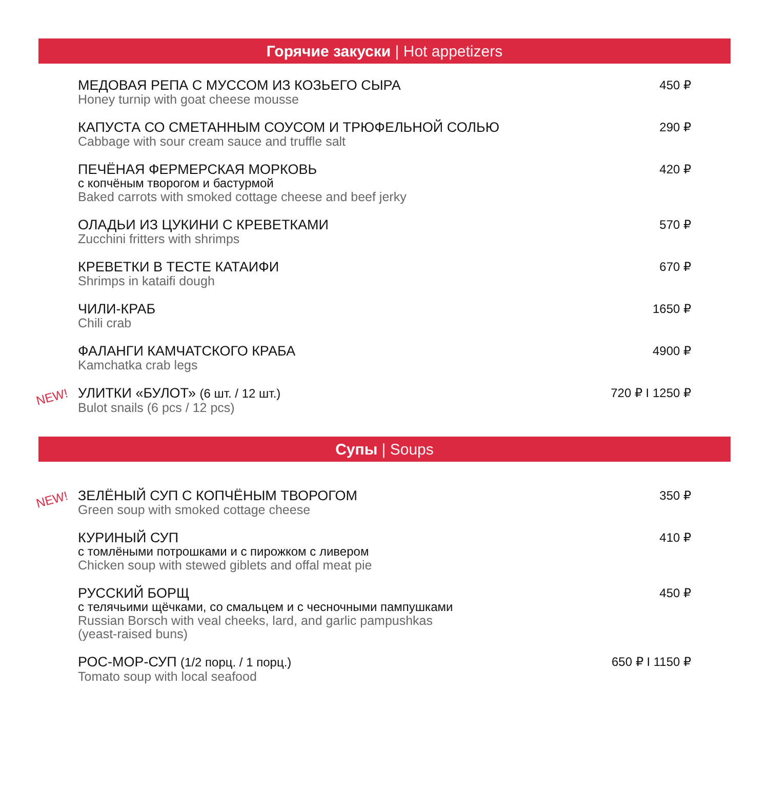Горячие закуски | Hot appetizers
МЕДОВАЯ РЕПА С МУССОМ ИЗ КОЗЬЕГО СЫРА
Honey turnip with goat cheese mousse
450 ₽
КАПУСТА СО СМЕТАННЫМ СОУСОМ И ТРЮФЕЛЬНОЙ СОЛЬЮ
Cabbage with sour cream sauce and truffle salt
290 ₽
ПЕЧЁНАЯ ФЕРМЕРСКАЯ МОРКОВЬ
с копчёным творогом и бастурмой
Baked carrots with smoked cottage cheese and beef jerky
420 ₽
ОЛАДЬИ ИЗ ЦУКИНИ С КРЕВЕТКАМИ
Zucchini fritters with shrimps
570 ₽
КРЕВЕТКИ В ТЕСТЕ КАТАИФИ
Shrimps in kataifi dough
670 ₽
ЧИЛИ-КРАБ
Chili crab
1650 ₽
ФАЛАНГИ КАМЧАТСКОГО КРАБА
Kamchatka crab legs
4900 ₽
NEW!
УЛИТКИ «БУЛОТ» (6 шт. / 12 шт.)
Bulot snails (6 pcs / 12 pcs)
720 ₽ I 1250 ₽
Супы | Soups
NEW!
ЗЕЛЁНЫЙ СУП С КОПЧЁНЫМ ТВОРОГОМ
Green soup with smoked cottage cheese
350 ₽
КУРИНЫЙ СУП
с томлёными потрошками и с пирожком с ливером
Chicken soup with stewed giblets and offal meat pie
410 ₽
РУССКИЙ БОРЩ
с телячьими щёчками, со смальцем и с чесночными пампушками
Russian Borsch with veal cheeks, lard, and garlic pampushkas
(yeast-raised buns)
450 ₽
РОС-МОР-СУП (1/2 порц. / 1 порц.)
Tomato soup with local seafood
650 ₽ I 1150 ₽